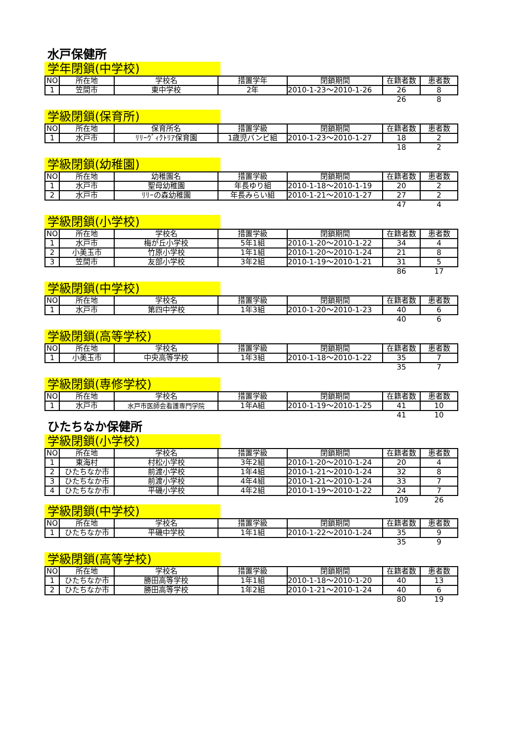水戸保健所
学年閉鎖(中学校)
| NO | 所在地 | 学校名 | 措置学年 | 閉鎖期間 | 在籍者数 | 患者数 |
| --- | --- | --- | --- | --- | --- | --- |
| 1 | 笠間市 | 東中学校 | 2年 | 2010-1-23～2010-1-26 | 26 | 8 |
| | | | | | 26 | 8 |
学級閉鎖(保育所)
| NO | 所在地 | 保育所名 | 措置学級 | 閉鎖期間 | 在籍者数 | 患者数 |
| --- | --- | --- | --- | --- | --- | --- |
| 1 | 水戸市 | ﾘﾘｰｳﾞｨｸﾄﾘｱ保育園 | 1歳児バンビ組 | 2010-1-23～2010-1-27 | 18 | 2 |
| | | | | | 18 | 2 |
学級閉鎖(幼稚園)
| NO | 所在地 | 幼稚園名 | 措置学級 | 閉鎖期間 | 在籍者数 | 患者数 |
| --- | --- | --- | --- | --- | --- | --- |
| 1 | 水戸市 | 聖母幼稚園 | 年長ゆり組 | 2010-1-18～2010-1-19 | 20 | 2 |
| 2 | 水戸市 | ﾘﾘｰの森幼稚園 | 年長みらい組 | 2010-1-21～2010-1-27 | 27 | 2 |
| | | | | | 47 | 4 |
学級閉鎖(小学校)
| NO | 所在地 | 学校名 | 措置学級 | 閉鎖期間 | 在籍者数 | 患者数 |
| --- | --- | --- | --- | --- | --- | --- |
| 1 | 水戸市 | 梅が丘小学校 | 5年1組 | 2010-1-20～2010-1-22 | 34 | 4 |
| 2 | 小美玉市 | 竹原小学校 | 1年1組 | 2010-1-20～2010-1-24 | 21 | 8 |
| 3 | 笠間市 | 友部小学校 | 3年2組 | 2010-1-19～2010-1-21 | 31 | 5 |
| | | | | | 86 | 17 |
学級閉鎖(中学校)
| NO | 所在地 | 学校名 | 措置学級 | 閉鎖期間 | 在籍者数 | 患者数 |
| --- | --- | --- | --- | --- | --- | --- |
| 1 | 水戸市 | 第四中学校 | 1年3組 | 2010-1-20～2010-1-23 | 40 | 6 |
| | | | | | 40 | 6 |
学級閉鎖(高等学校)
| NO | 所在地 | 学校名 | 措置学級 | 閉鎖期間 | 在籍者数 | 患者数 |
| --- | --- | --- | --- | --- | --- | --- |
| 1 | 小美玉市 | 中央高等学校 | 1年3組 | 2010-1-18～2010-1-22 | 35 | 7 |
| | | | | | 35 | 7 |
学級閉鎖(専修学校)
| NO | 所在地 | 学校名 | 措置学級 | 閉鎖期間 | 在籍者数 | 患者数 |
| --- | --- | --- | --- | --- | --- | --- |
| 1 | 水戸市 | 水戸市医師会看護専門学院 | 1年A組 | 2010-1-19～2010-1-25 | 41 | 10 |
| | | | | | 41 | 10 |
ひたちなか保健所
学級閉鎖(小学校)
| NO | 所在地 | 学校名 | 措置学級 | 閉鎖期間 | 在籍者数 | 患者数 |
| --- | --- | --- | --- | --- | --- | --- |
| 1 | 東海村 | 村松小学校 | 3年2組 | 2010-1-20～2010-1-24 | 20 | 4 |
| 2 | ひたちなか市 | 前渡小学校 | 1年4組 | 2010-1-21～2010-1-24 | 32 | 8 |
| 3 | ひたちなか市 | 前渡小学校 | 4年4組 | 2010-1-21～2010-1-24 | 33 | 7 |
| 4 | ひたちなか市 | 平磯小学校 | 4年2組 | 2010-1-19～2010-1-22 | 24 | 7 |
| | | | | | 109 | 26 |
学級閉鎖(中学校)
| NO | 所在地 | 学校名 | 措置学級 | 閉鎖期間 | 在籍者数 | 患者数 |
| --- | --- | --- | --- | --- | --- | --- |
| 1 | ひたちなか市 | 平磯中学校 | 1年1組 | 2010-1-22～2010-1-24 | 35 | 9 |
| | | | | | 35 | 9 |
学級閉鎖(高等学校)
| NO | 所在地 | 学校名 | 措置学級 | 閉鎖期間 | 在籍者数 | 患者数 |
| --- | --- | --- | --- | --- | --- | --- |
| 1 | ひたちなか市 | 勝田高等学校 | 1年1組 | 2010-1-18～2010-1-20 | 40 | 13 |
| 2 | ひたちなか市 | 勝田高等学校 | 1年2組 | 2010-1-21～2010-1-24 | 40 | 6 |
| | | | | | 80 | 19 |